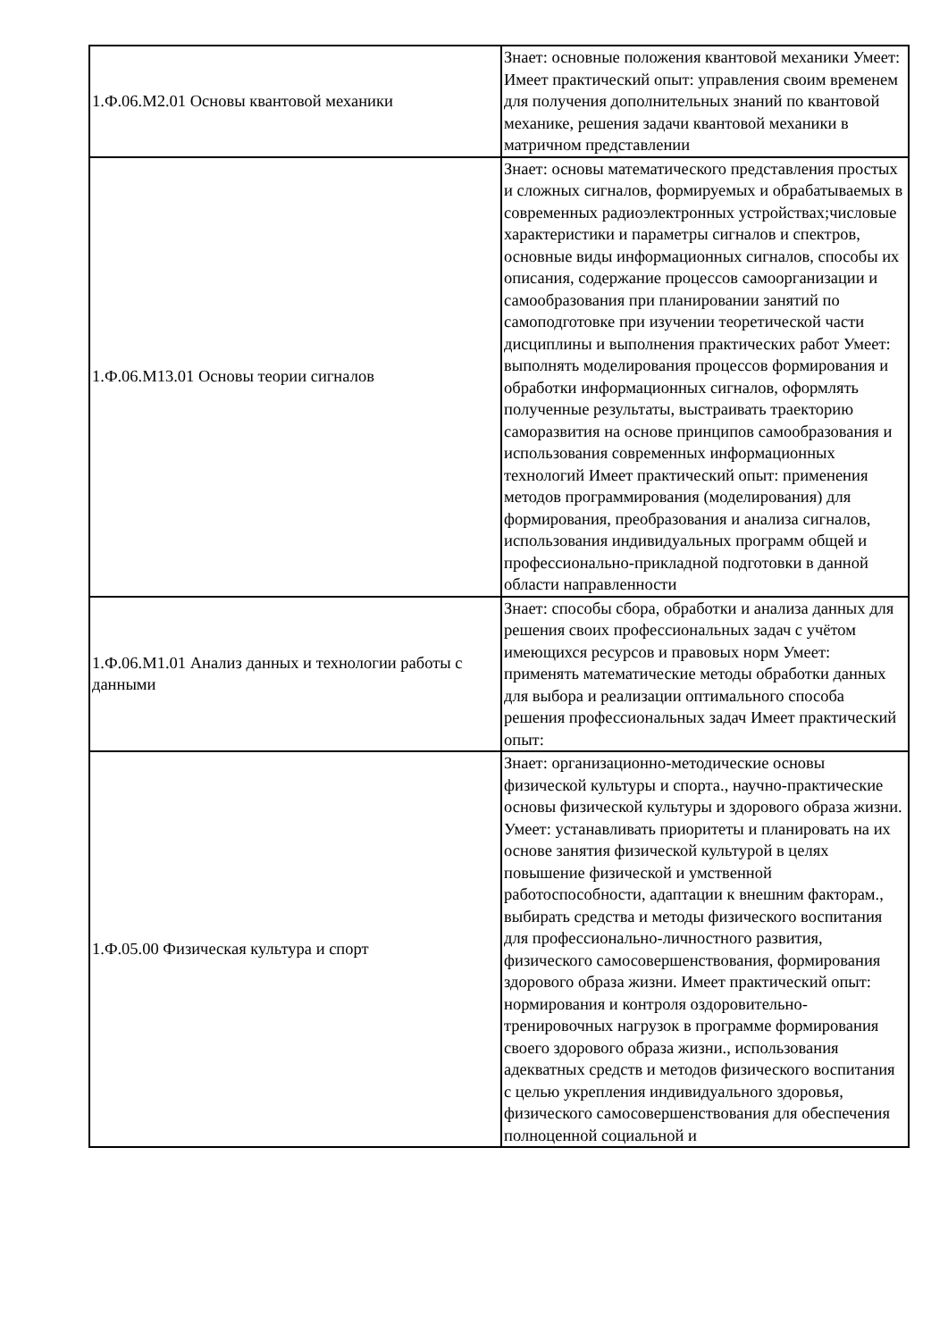| 1.Ф.06.М2.01 Основы квантовой механики | Знает: основные положения квантовой механики Умеет: Имеет практический опыт: управления своим временем для получения дополнительных знаний по квантовой механике, решения задачи квантовой механики в матричном представлении |
| 1.Ф.06.М13.01 Основы теории сигналов | Знает: основы математического представления простых и сложных сигналов, формируемых и обрабатываемых в современных радиоэлектронных устройствах;числовые характеристики и параметры сигналов и спектров, основные виды информационных сигналов, способы их описания, содержание процессов самоорганизации и самообразования при планировании занятий по самоподготовке при изучении теоретической части дисциплины и выполнения практических работ Умеет: выполнять моделирования процессов формирования и обработки информационных сигналов, оформлять полученные результаты, выстраивать траекторию саморазвития на основе принципов самообразования и использования современных информационных технологий Имеет практический опыт: применения методов программирования (моделирования) для формирования, преобразования и анализа сигналов, использования индивидуальных программ общей и профессионально-прикладной подготовки в данной области направленности |
| 1.Ф.06.М1.01 Анализ данных и технологии работы с данными | Знает: способы сбора, обработки и анализа данных для решения своих профессиональных задач с учётом имеющихся ресурсов и правовых норм Умеет: применять математические методы обработки данных для выбора и реализации оптимального способа решения профессиональных задач Имеет практический опыт: |
| 1.Ф.05.00 Физическая культура и спорт | Знает: организационно-методические основы физической культуры и спорта., научно-практические основы физической культуры и здорового образа жизни. Умеет: устанавливать приоритеты и планировать на их основе занятия физической культурой в целях повышение физической и умственной работоспособности, адаптации к внешним факторам., выбирать средства и методы физического воспитания для профессионально-личностного развития, физического самосовершенствования, формирования здорового образа жизни. Имеет практический опыт: нормирования и контроля оздоровительно-тренировочных нагрузок в программе формирования своего здорового образа жизни., использования адекватных средств и методов физического воспитания с целью укрепления индивидуального здоровья, физического самосовершенствования для обеспечения полноценной социальной и |